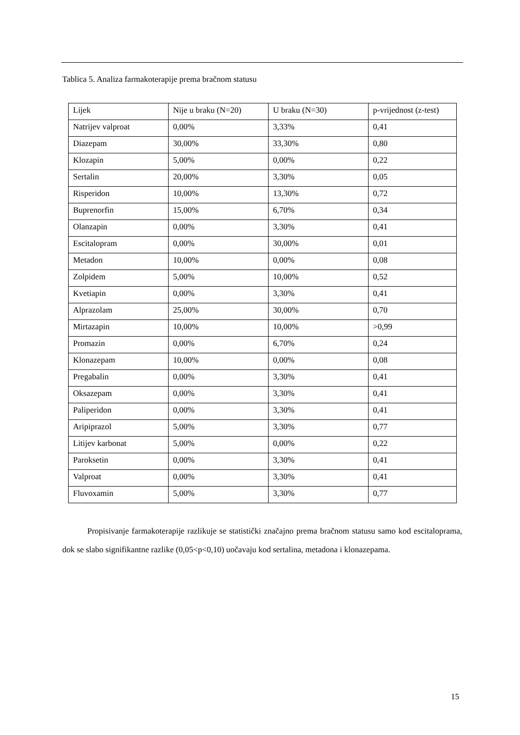Tablica 5. Analiza farmakoterapije prema bračnom statusu
| Lijek | Nije u braku (N=20) | U braku (N=30) | p-vrijednost (z-test) |
| Natrijev valproat | 0,00% | 3,33% | 0,41 |
| Diazepam | 30,00% | 33,30% | 0,80 |
| Klozapin | 5,00% | 0,00% | 0,22 |
| Sertalin | 20,00% | 3,30% | 0,05 |
| Risperidon | 10,00% | 13,30% | 0,72 |
| Buprenorfin | 15,00% | 6,70% | 0,34 |
| Olanzapin | 0,00% | 3,30% | 0,41 |
| Escitalopram | 0,00% | 30,00% | 0,01 |
| Metadon | 10,00% | 0,00% | 0,08 |
| Zolpidem | 5,00% | 10,00% | 0,52 |
| Kvetiapin | 0,00% | 3,30% | 0,41 |
| Alprazolam | 25,00% | 30,00% | 0,70 |
| Mirtazapin | 10,00% | 10,00% | >0,99 |
| Promazin | 0,00% | 6,70% | 0,24 |
| Klonazepam | 10,00% | 0,00% | 0,08 |
| Pregabalin | 0,00% | 3,30% | 0,41 |
| Oksazepam | 0,00% | 3,30% | 0,41 |
| Paliperidon | 0,00% | 3,30% | 0,41 |
| Aripiprazol | 5,00% | 3,30% | 0,77 |
| Litijev karbonat | 5,00% | 0,00% | 0,22 |
| Paroksetin | 0,00% | 3,30% | 0,41 |
| Valproat | 0,00% | 3,30% | 0,41 |
| Fluvoxamin | 5,00% | 3,30% | 0,77 |
   Propisivanje farmakoterapije razlikuje se statistički značajno prema bračnom statusu samo kod escitaloprama, dok se slabo signifikantne razlike (0,05<p<0,10) uočavaju kod sertalina, metadona i klonazepama.
15